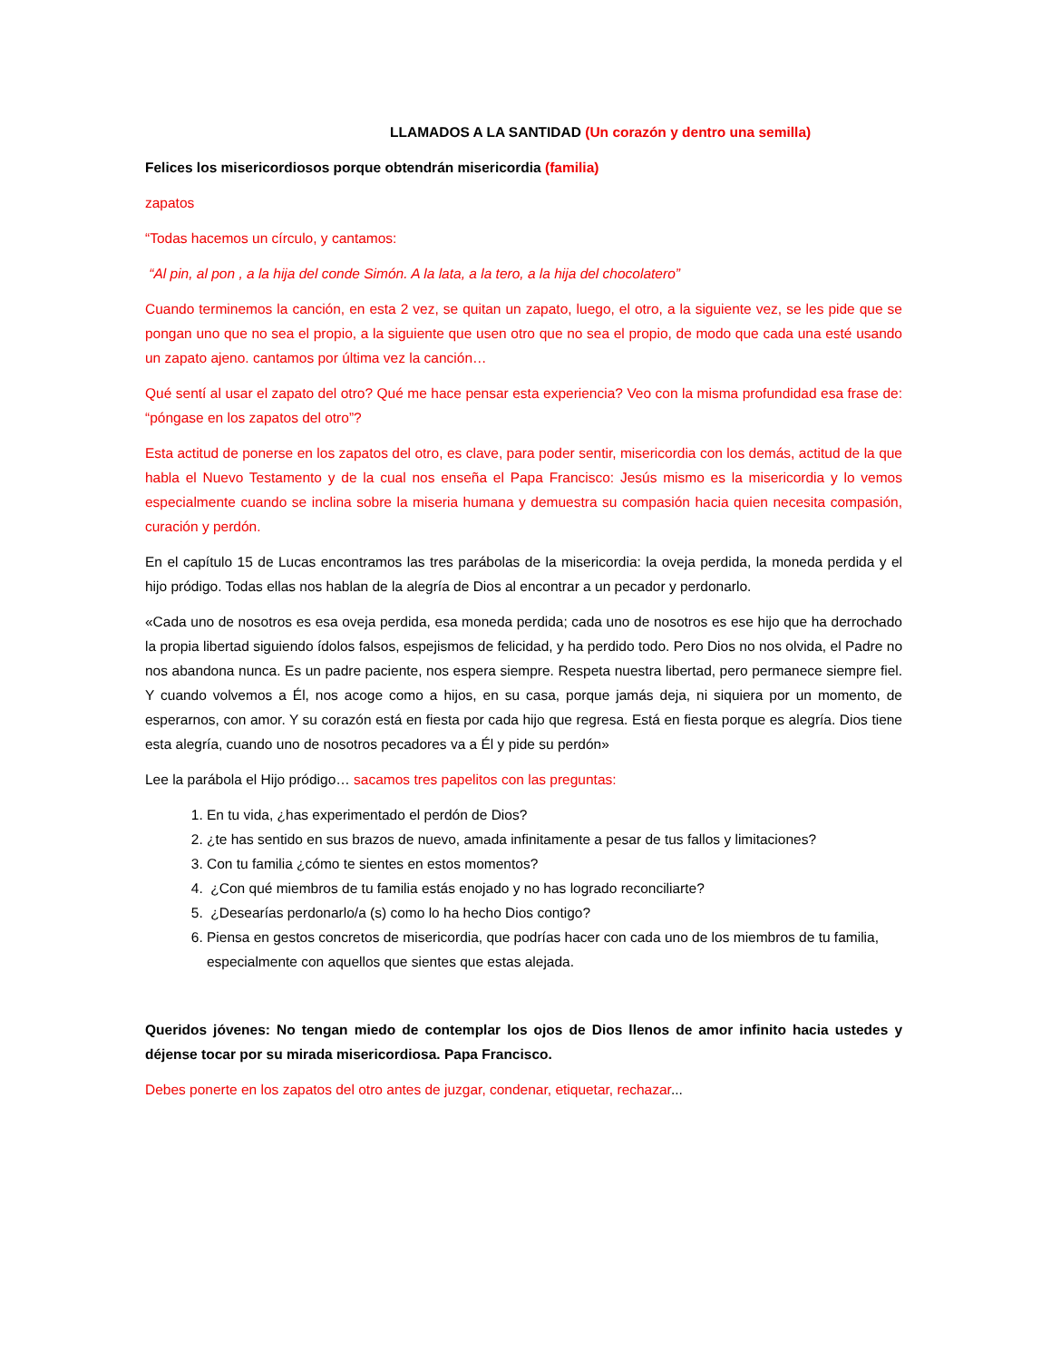LLAMADOS A LA SANTIDAD (Un corazón y dentro una semilla)
Felices los misericordiosos porque obtendrán misericordia (familia)
zapatos
“Todas hacemos un círculo, y cantamos:
“Al pin, al pon , a la hija del conde Simón. A la lata, a la tero, a la hija del chocolatero”
Cuando terminemos la canción, en esta 2 vez, se quitan un zapato, luego, el otro, a la siguiente vez, se les pide que se pongan uno que no sea el propio, a la siguiente que usen otro que no sea el propio, de modo que cada una esté usando un zapato ajeno. cantamos por última vez la canción…
Qué sentí al usar el zapato del otro? Qué me hace pensar esta experiencia? Veo con la misma profundidad esa frase de: “póngase en los zapatos del otro”?
Esta actitud de ponerse en los zapatos del otro, es clave, para poder sentir, misericordia con los demás, actitud de la que habla el Nuevo Testamento y de la cual nos enseña el Papa Francisco: Jesús mismo es la misericordia y lo vemos especialmente cuando se inclina sobre la miseria humana y demuestra su compasión hacia quien necesita compasión, curación y perdón.
En el capítulo 15 de Lucas encontramos las tres parábolas de la misericordia: la oveja perdida, la moneda perdida y el hijo pródigo. Todas ellas nos hablan de la alegría de Dios al encontrar a un pecador y perdonarlo.
«Cada uno de nosotros es esa oveja perdida, esa moneda perdida; cada uno de nosotros es ese hijo que ha derrochado la propia libertad siguiendo ídolos falsos, espejismos de felicidad, y ha perdido todo. Pero Dios no nos olvida, el Padre no nos abandona nunca. Es un padre paciente, nos espera siempre. Respeta nuestra libertad, pero permanece siempre fiel. Y cuando volvemos a Él, nos acoge como a hijos, en su casa, porque jamás deja, ni siquiera por un momento, de esperarnos, con amor. Y su corazón está en fiesta por cada hijo que regresa. Está en fiesta porque es alegría. Dios tiene esta alegría, cuando uno de nosotros pecadores va a Él y pide su perdón»
Lee la parábola el Hijo pródigo… sacamos tres papelitos con las preguntas:
1. En tu vida, ¿has experimentado el perdón de Dios?
2. ¿te has sentido en sus brazos de nuevo, amada infinitamente a pesar de tus fallos y limitaciones?
3. Con tu familia ¿cómo te sientes en estos momentos?
4. ¿Con qué miembros de tu familia estás enojado y no has logrado reconciliarte?
5. ¿Desearías perdonarlo/a (s) como lo ha hecho Dios contigo?
6. Piensa en gestos concretos de misericordia, que podrías hacer con cada uno de los miembros de tu familia, especialmente con aquellos que sientes que estas alejada.
Queridos jóvenes: No tengan miedo de contemplar los ojos de Dios llenos de amor infinito hacia ustedes y déjense tocar por su mirada misericordiosa. Papa Francisco.
Debes ponerte en los zapatos del otro antes de juzgar, condenar, etiquetar, rechazar...